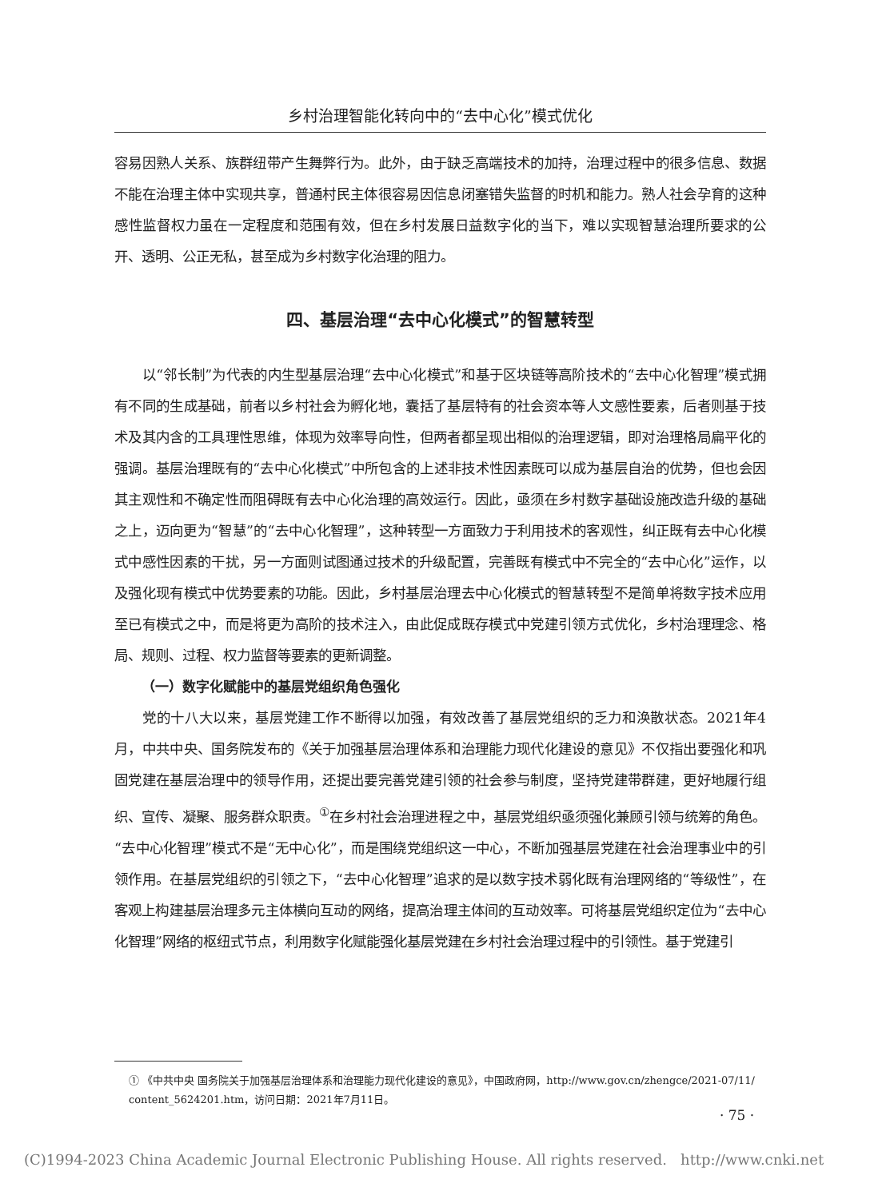乡村治理智能化转向中的“去中心化”模式优化
容易因熟人关系、族群纽带产生舞弊行为。此外，由于缺乏高端技术的加持，治理过程中的很多信息、数据不能在治理主体中实现共享，普通村民主体很容易因信息闭塞错失监督的时机和能力。熟人社会孕育的这种感性监督权力虽在一定程度和范围有效，但在乡村发展日益数字化的当下，难以实现智慧治理所要求的公开、透明、公正无私，甚至成为乡村数字化治理的阻力。
四、基层治理“去中心化模式”的智慧转型
以“邻长制”为代表的内生型基层治理“去中心化模式”和基于区块链等高阶技术的“去中心化智理”模式拥有不同的生成基础，前者以乡村社会为孵化地，囊括了基层特有的社会资本等人文感性要素，后者则基于技术及其内含的工具理性思维，体现为效率导向性，但两者都呈现出相似的治理逻辑，即对治理格局扁平化的强调。基层治理既有的“去中心化模式”中所包含的上述非技术性因素既可以成为基层自治的优势，但也会因其主观性和不确定性而阻碍既有去中心化治理的高效运行。因此，亟须在乡村数字基础设施改造升级的基础之上，迈向更为“智慧”的“去中心化智理”，这种转型一方面致力于利用技术的客观性，纠正既有去中心化模式中感性因素的干扰，另一方面则试图通过技术的升级配置，完善既有模式中不完全的“去中心化”运作，以及强化现有模式中优势要素的功能。因此，乡村基层治理去中心化模式的智慧转型不是简单将数字技术应用至已有模式之中，而是将更为高阶的技术注入，由此促成既存模式中党建引领方式优化，乡村治理理念、格局、规则、过程、权力监督等要素的更新调整。
（一）数字化赋能中的基层党组织角色强化
党的十八大以来，基层党建工作不断得以加强，有效改善了基层党组织的乏力和涣散状态。2021年4月，中共中央、国务院发布的《关于加强基层治理体系和治理能力现代化建设的意见》不仅指出要强化和巩固党建在基层治理中的领导作用，还提出要完善党建引领的社会参与制度，坚持党建带群建，更好地履行组织、宣传、凝聚、服务群众职责。<sup>①</sup>在乡村社会治理进程之中，基层党组织亟须强化兼顾引领与统筹的角色。“去中心化智理”模式不是“无中心化”，而是围绕党组织这一中心，不断加强基层党建在社会治理事业中的引领作用。在基层党组织的引领之下，“去中心化智理”追求的是以数字技术弱化既有治理网络的“等级性”，在客观上构建基层治理多元主体横向互动的网络，提高治理主体间的互动效率。可将基层党组织定位为“去中心化智理”网络的枢纽式节点，利用数字化赋能强化基层党建在乡村社会治理过程中的引领性。基于党建引
① 《中共中央 国务院关于加强基层治理体系和治理能力现代化建设的意见》，中国政府网，http://www.gov.cn/zhengce/2021-07/11/ content_5624201.htm，访问日期：2021年7月11日。
· 75 ·
(C)1994-2023 China Academic Journal Electronic Publishing House. All rights reserved. http://www.cnki.net